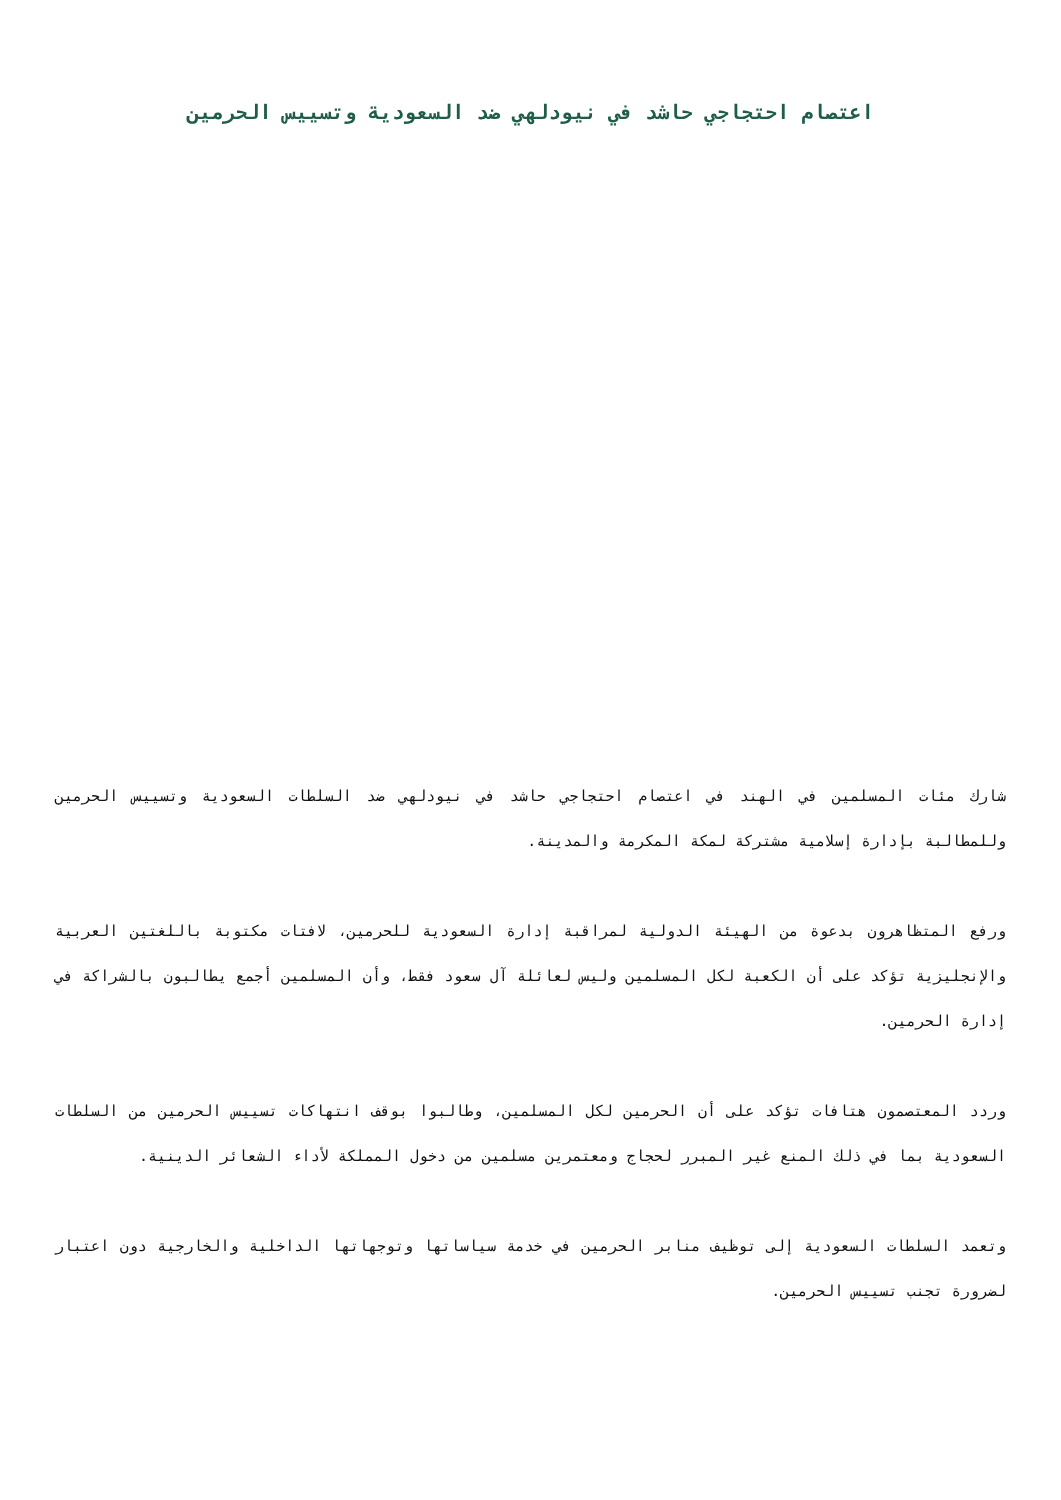اعتصام احتجاجي حاشد في نيودلهي ضد السعودية وتسييس الحرمين
شارك مئات المسلمين في الهند في اعتصام احتجاجي حاشد في نيودلهي ضد السلطات السعودية وتسييس الحرمين وللمطالبة بإدارة إسلامية مشتركة لمكة المكرمة والمدينة.
ورفع المتظاهرون بدعوة من الهيئة الدولية لمراقبة إدارة السعودية للحرمين، لافتات مكتوبة باللغتين العربية والإنجليزية تؤكد على أن الكعبة لكل المسلمين وليس لعائلة آل سعود فقط، وأن المسلمين أجمع يطالبون بالشراكة في إدارة الحرمين.
وردد المعتصمون هتافات تؤكد على أن الحرمين لكل المسلمين، وطالبوا بوقف انتهاكات تسييس الحرمين من السلطات السعودية بما في ذلك المنع غير المبرر لحجاج ومعتمرين مسلمين من دخول المملكة لأداء الشعائر الدينية.
وتعمد السلطات السعودية إلى توظيف منابر الحرمين في خدمة سياساتها وتوجهاتها الداخلية والخارجية دون اعتبار لضرورة تجنب تسييس الحرمين.